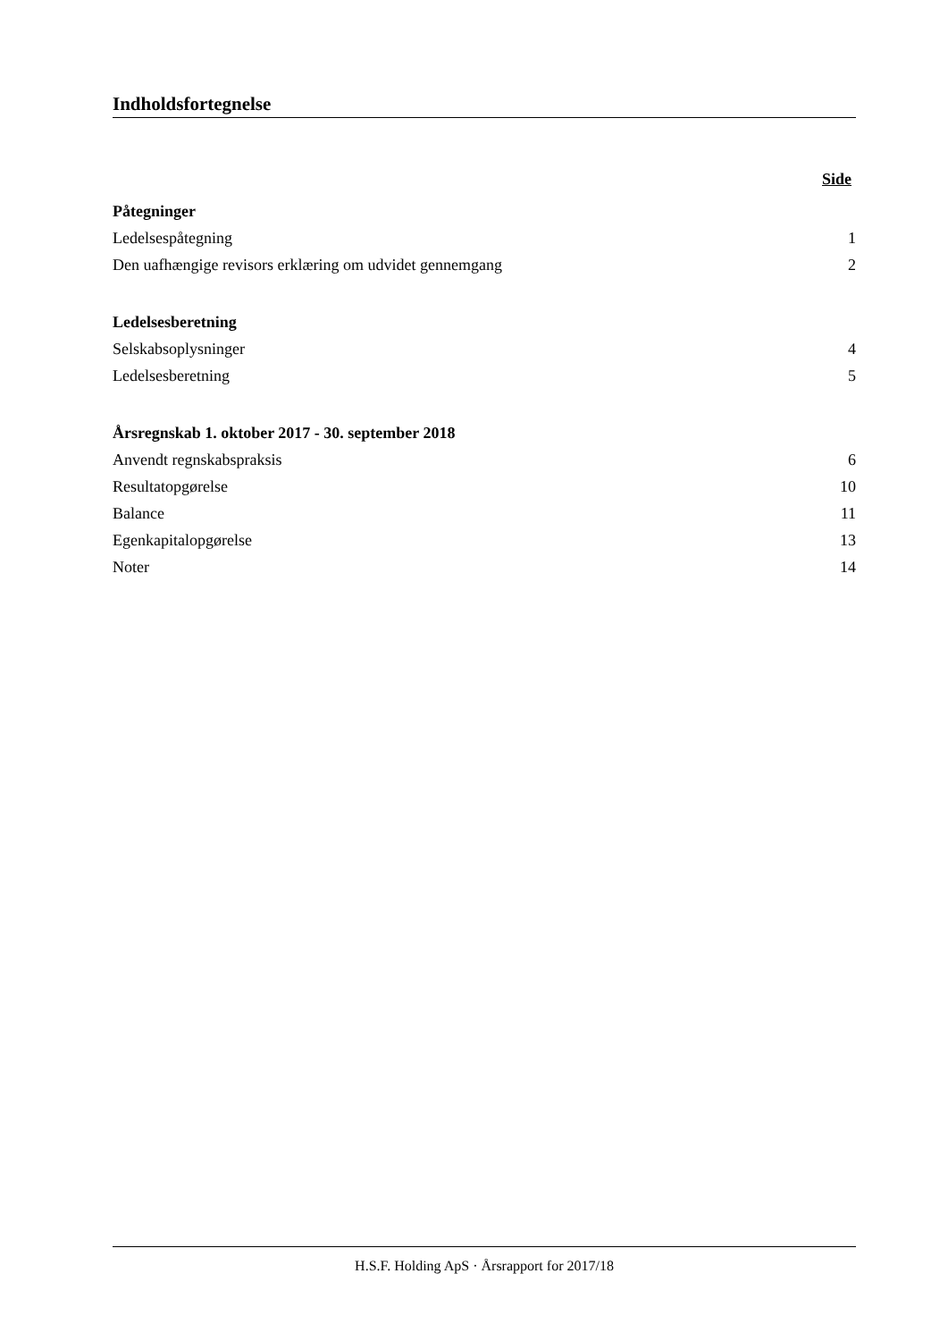Indholdsfortegnelse
Side
Påtegninger
Ledelsespåtegning 1
Den uafhængige revisors erklæring om udvidet gennemgang 2
Ledelsesberetning
Selskabsoplysninger 4
Ledelsesberetning 5
Årsregnskab 1. oktober 2017 - 30. september 2018
Anvendt regnskabspraksis 6
Resultatopgørelse 10
Balance 11
Egenkapitalopgørelse 13
Noter 14
H.S.F. Holding ApS · Årsrapport for 2017/18